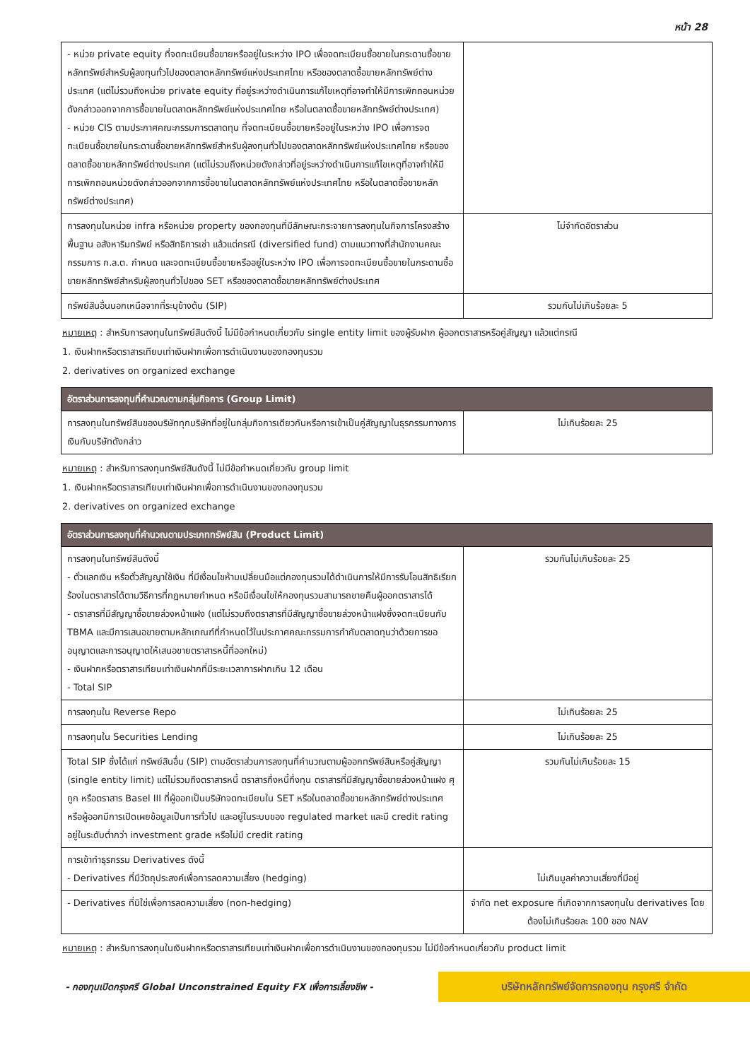หน้า 28
| - หน่วย private equity ที่จดทะเบียนซื้อขายหรืออยู่ในระหว่าง IPO เพื่อจดทะเบียนซื้อขายในกระดานซื้อขายหลักทรัพย์สำหรับผู้ลงทุนทั่วไปของตลาดหลักทรัพย์แห่งประเทศไทย หรือของตลาดซื้อขายหลักทรัพย์ต่างประเทศ (แต่ไม่รวมถึงหน่วย private equity ที่อยู่ระหว่างดำเนินการแก้ไขเหตุที่อาจทำให้มีการเพิกถอนหน่วยดังกล่าวออกจากการซื้อขายในตลาดหลักทรัพย์แห่งประเทศไทย หรือในตลาดซื้อขายหลักทรัพย์ต่างประเทศ) - หน่วย CIS ตามประกาศคณะกรรมการตลาดทุน ที่จดทะเบียนซื้อขายหรืออยู่ในระหว่าง IPO เพื่อการจดทะเบียนซื้อขายในกระดานซื้อขายหลักทรัพย์สำหรับผู้ลงทุนทั่วไปของตลาดหลักทรัพย์แห่งประเทศไทย หรือของตลาดซื้อขายหลักทรัพย์ต่างประเทศ (แต่ไม่รวมถึงหน่วยดังกล่าวที่อยู่ระหว่างดำเนินการแก้ไขเหตุที่อาจทำให้มีการเพิกถอนหน่วยดังกล่าวออกจากการซื้อขายในตลาดหลักทรัพย์แห่งประเทศไทย หรือในตลาดซื้อขายหลักทรัพย์ต่างประเทศ) | |
| การลงทุนในหน่วย infra หรือหน่วย property ของกองทุนที่มีลักษณะกระจายการลงทุนในกิจการโครงสร้างพื้นฐาน อสังหาริมทรัพย์ หรือสิทธิการเช่า แล้วแต่กรณี (diversified fund) ตามแนวทางที่สำนักงานคณะกรรมการ ก.ล.ต. กำหนด และจดทะเบียนซื้อขายหรืออยู่ในระหว่าง IPO เพื่อการจดทะเบียนซื้อขายในกระดานซื้อขายหลักทรัพย์สำหรับผู้ลงทุนทั่วไปของ SET หรือของตลาดซื้อขายหลักทรัพย์ต่างประเทศ | ไม่จำกัดอัตราส่วน |
| ทรัพย์สินอื่นนอกเหนือจากที่ระบุข้างต้น (SIP) | รวมกันไม่เกินร้อยละ 5 |
หมายเหตุ : สำหรับการลงทุนในทรัพย์สินดังนี้ ไม่มีข้อกำหนดเกี่ยวกับ single entity limit ของผู้รับฝาก ผู้ออกตราสารหรือคู่สัญญา แล้วแต่กรณี
1. เงินฝากหรือตราสารเทียบเท่าเงินฝากเพื่อการดำเนินงานของกองทุนรวม
2. derivatives on organized exchange
| อัตราส่วนการลงทุนที่คำนวณตามกลุ่มกิจการ (Group Limit) | |
| --- | --- |
| การลงทุนในทรัพย์สินของบริษัททุกบริษัทที่อยู่ในกลุ่มกิจการเดียวกันหรือการเข้าเป็นคู่สัญญาในธุรกรรมทางการเงินกับบริษัทดังกล่าว | ไม่เกินร้อยละ 25 |
หมายเหตุ : สำหรับการลงทุนทรัพย์สินดังนี้ ไม่มีข้อกำหนดเกี่ยวกับ group limit
1. เงินฝากหรือตราสารเทียบเท่าเงินฝากเพื่อการดำเนินงานของกองทุนรวม
2. derivatives on organized exchange
| อัตราส่วนการลงทุนที่คำนวณตามประเภททรัพย์สิน (Product Limit) | |
| --- | --- |
| การลงทุนในทรัพย์สินดังนี้ - ตั๋วแลกเงิน หรือตั๋วสัญญาใช้เงิน ที่มีเงื่อนไขห้ามเปลี่ยนมือแต่กองทุนรวมได้ดำเนินการให้มีการรับโอนสิทธิเรียกร้องในตราสารได้ตามวิธีการที่กฎหมายกำหนด หรือมีเงื่อนไขให้กองทุนรวมสามารถขายคืนผู้ออกตราสารได้ - ตราสารที่มีสัญญาซื้อขายล่วงหน้าแฝง (แต่ไม่รวมถึงตราสารที่มีสัญญาซื้อขายล่วงหน้าแฝงซึ่งจดทะเบียนกับ TBMA และมีการเสนอขายตามหลักเกณฑ์ที่กำหนดไว้ในประกาศคณะกรรมการกำกับตลาดทุนว่าด้วยการขออนุญาตและการอนุญาตให้เสนอขายตราสารหนี้ที่ออกใหม่) - เงินฝากหรือตราสารเทียบเท่าเงินฝากที่มีระยะเวลาการฝากเกิน 12 เดือน - Total SIP | รวมกันไม่เกินร้อยละ 25 |
| การลงทุนใน Reverse Repo | ไม่เกินร้อยละ 25 |
| การลงทุนใน Securities Lending | ไม่เกินร้อยละ 25 |
| Total SIP ซึ่งได้แก่ ทรัพย์สินอื่น (SIP) ตามอัตราส่วนการลงทุนที่คำนวณตามผู้ออกทรัพย์สินหรือคู่สัญญา (single entity limit) แต่ไม่รวมถึงตราสารหนี้ ตราสารกึ่งหนี้กึ่งทุน ตราสารที่มีสัญญาซื้อขายล่วงหน้าแฝง ศุกูก หรือตราสาร Basel III ที่ผู้ออกเป็นบริษัทจดทะเบียนใน SET หรือในตลาดซื้อขายหลักทรัพย์ต่างประเทศ หรือผู้ออกมีการเปิดเผยข้อมูลเป็นการทั่วไป และอยู่ในระบบของ regulated market และมี credit rating อยู่ในระดับต่ำกว่า investment grade หรือไม่มี credit rating | รวมกันไม่เกินร้อยละ 15 |
| การเข้าทำธุรกรรม Derivatives ดังนี้ - Derivatives ที่มีวัตถุประสงค์เพื่อการลดความเสี่ยง (hedging) | ไม่เกินมูลค่าความเสี่ยงที่มีอยู่ |
| - Derivatives ที่มิใช่เพื่อการลดความเสี่ยง (non-hedging) | จำกัด net exposure ที่เกิดจากการลงทุนใน derivatives โดยต้องไม่เกินร้อยละ 100 ของ NAV |
หมายเหตุ : สำหรับการลงทุนในเงินฝากหรือตราสารเทียบเท่าเงินฝากเพื่อการดำเนินงานของกองทุนรวม ไม่มีข้อกำหนดเกี่ยวกับ product limit
- กองทุนเปิดกรุงศรี Global Unconstrained Equity FX เพื่อการเลี้ยงชีพ -
บริษัทหลักทรัพย์จัดการกองทุน กรุงศรี จำกัด